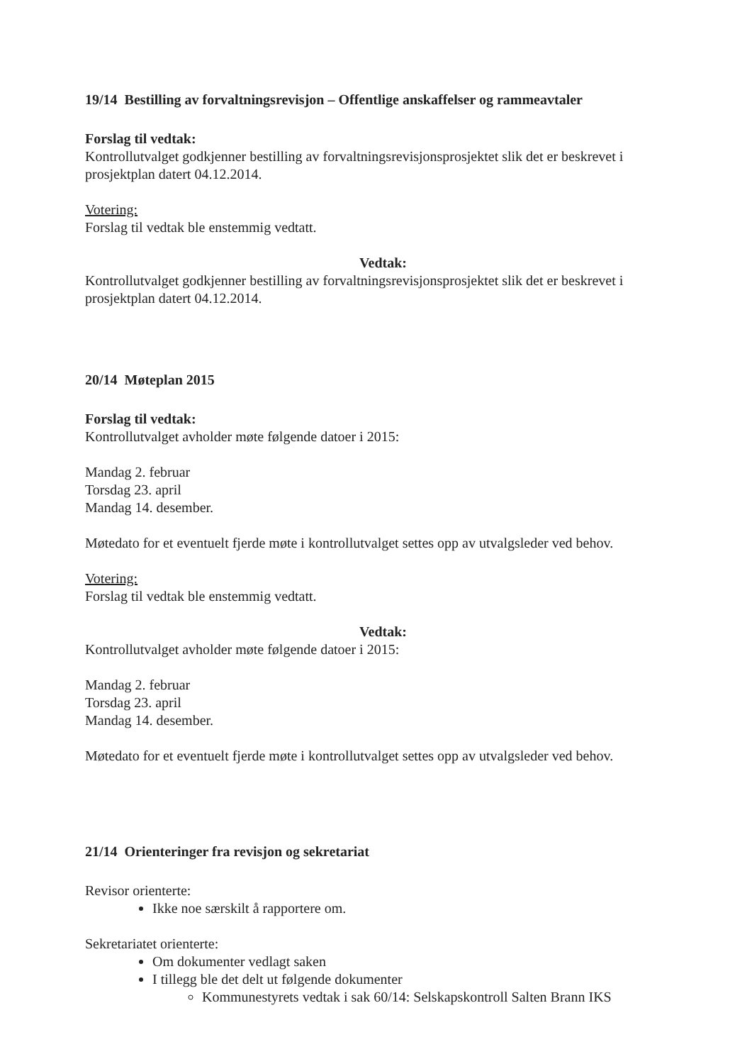19/14 Bestilling av forvaltningsrevisjon – Offentlige anskaffelser og rammeavtaler
Forslag til vedtak:
Kontrollutvalget godkjenner bestilling av forvaltningsrevisjonsprosjektet slik det er beskrevet i prosjektplan datert 04.12.2014.
Votering:
Forslag til vedtak ble enstemmig vedtatt.
Vedtak:
Kontrollutvalget godkjenner bestilling av forvaltningsrevisjonsprosjektet slik det er beskrevet i prosjektplan datert 04.12.2014.
20/14 Møteplan 2015
Forslag til vedtak:
Kontrollutvalget avholder møte følgende datoer i 2015:
Mandag 2. februar
Torsdag 23. april
Mandag 14. desember.
Møtedato for et eventuelt fjerde møte i kontrollutvalget settes opp av utvalgsleder ved behov.
Votering:
Forslag til vedtak ble enstemmig vedtatt.
Vedtak:
Kontrollutvalget avholder møte følgende datoer i 2015:
Mandag 2. februar
Torsdag 23. april
Mandag 14. desember.
Møtedato for et eventuelt fjerde møte i kontrollutvalget settes opp av utvalgsleder ved behov.
21/14 Orienteringer fra revisjon og sekretariat
Revisor orienterte:
Ikke noe særskilt å rapportere om.
Sekretariatet orienterte:
Om dokumenter vedlagt saken
I tillegg ble det delt ut følgende dokumenter
Kommunestyrets vedtak i sak 60/14: Selskapskontroll Salten Brann IKS